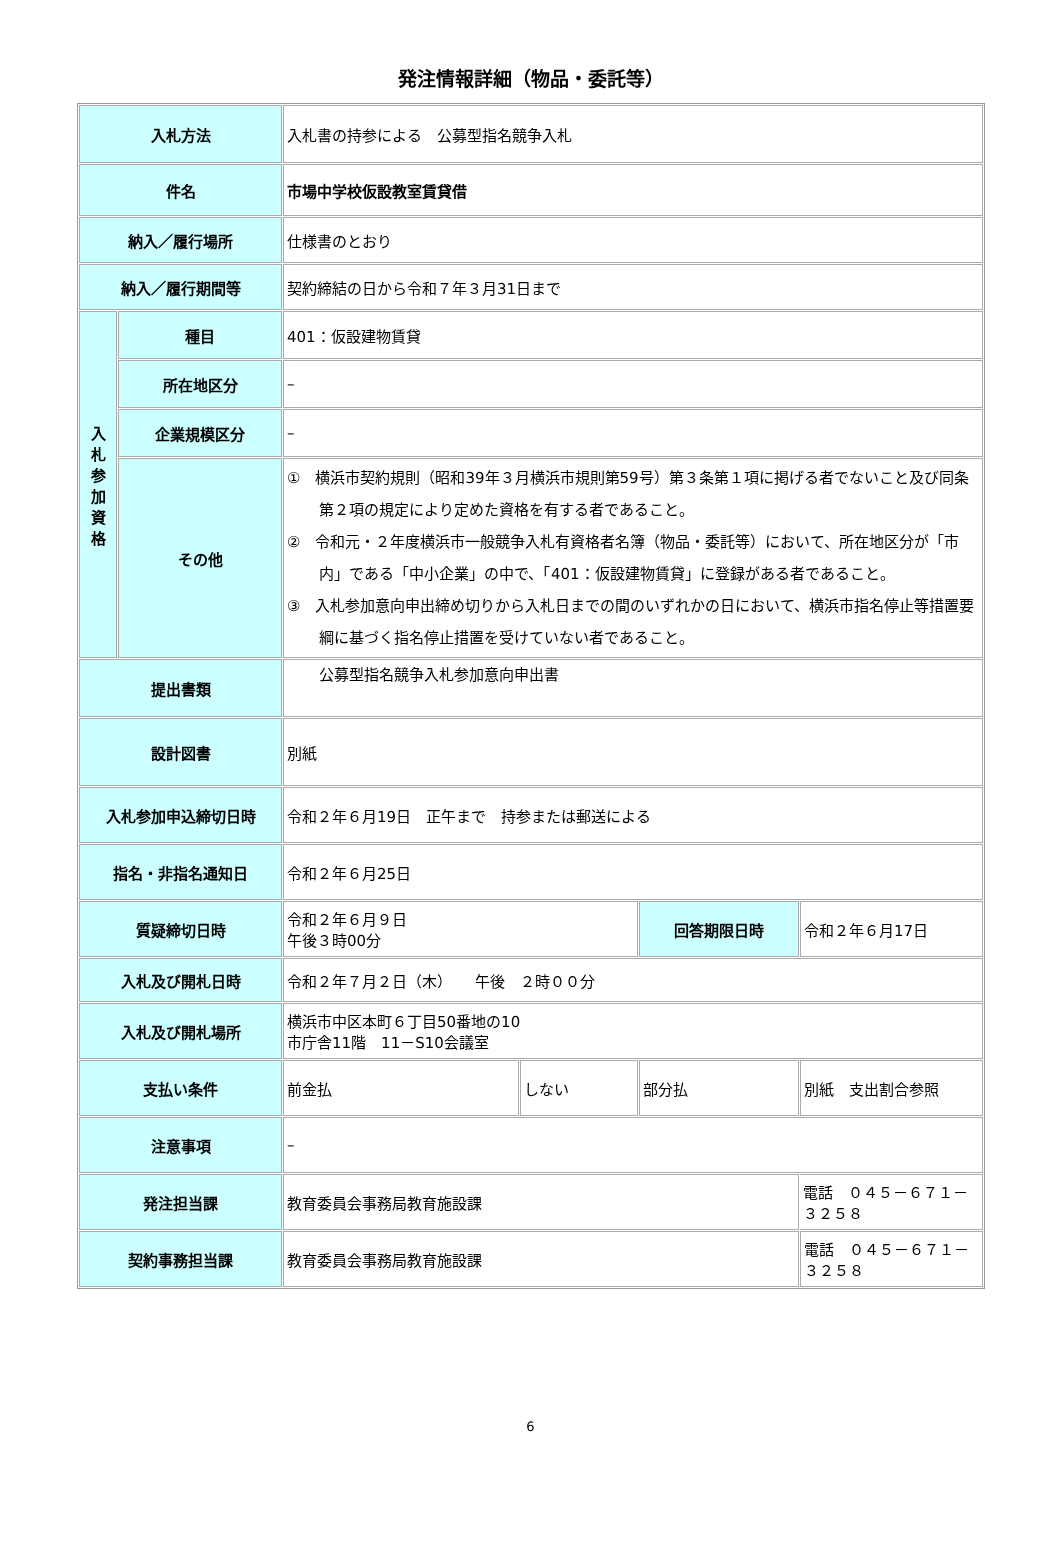発注情報詳細（物品・委託等）
| 入札方法 | | 入札書の持参による 公募型指名競争入札 | | | |
| 件名 | | 市場中学校仮設教室賃貸借 | | | |
| 納入／履行場所 | | 仕様書のとおり | | | |
| 納入／履行期間等 | | 契約締結の日から令和７年３月31日まで | | | |
| 入 札 参 加 資 格 | 種目 | 401：仮設建物賃貸 | | | |
| | 所在地区分 | – | | | |
| | 企業規模区分 | – | | | |
| | その他 | ① 横浜市契約規則（昭和39年３月横浜市規則第59号）第３条第１項に掲げる者でないこと及び同条第２項の規定により定めた資格を有する者であること。 ② 令和元・２年度横浜市一般競争入札有資格者名簿（物品・委託等）において、所在地区分が「市内」である「中小企業」の中で、「401：仮設建物賃貸」に登録がある者であること。 ③ 入札参加意向申出締め切りから入札日までの間のいずれかの日において、横浜市指名停止等措置要綱に基づく指名停止措置を受けていない者であること。 | | | |
| 提出書類 | | 公募型指名競争入札参加意向申出書 | | | |
| 設計図書 | | 別紙 | | | |
| 入札参加申込締切日時 | | 令和２年６月19日 正午まで 持参または郵送による | | | |
| 指名・非指名通知日 | | 令和２年６月25日 | | | |
| 質疑締切日時 | | 令和２年６月９日 午後３時00分 | | 回答期限日時 | 令和２年６月17日 |
| 入札及び開札日時 | | 令和２年７月２日（木） 午後 ２時００分 | | | |
| 入札及び開札場所 | | 横浜市中区本町６丁目50番地の10 市庁舎11階 11－S10会議室 | | | |
| 支払い条件 | | 前金払 | しない | 部分払 | 別紙 支出割合参照 |
| 注意事項 | | – | | | |
| 発注担当課 | | 教育委員会事務局教育施設課 | | | 電話 ０４５－６７１－３２５８ |
| 契約事務担当課 | | 教育委員会事務局教育施設課 | | | 電話 ０４５－６７１－３２５８ |
6